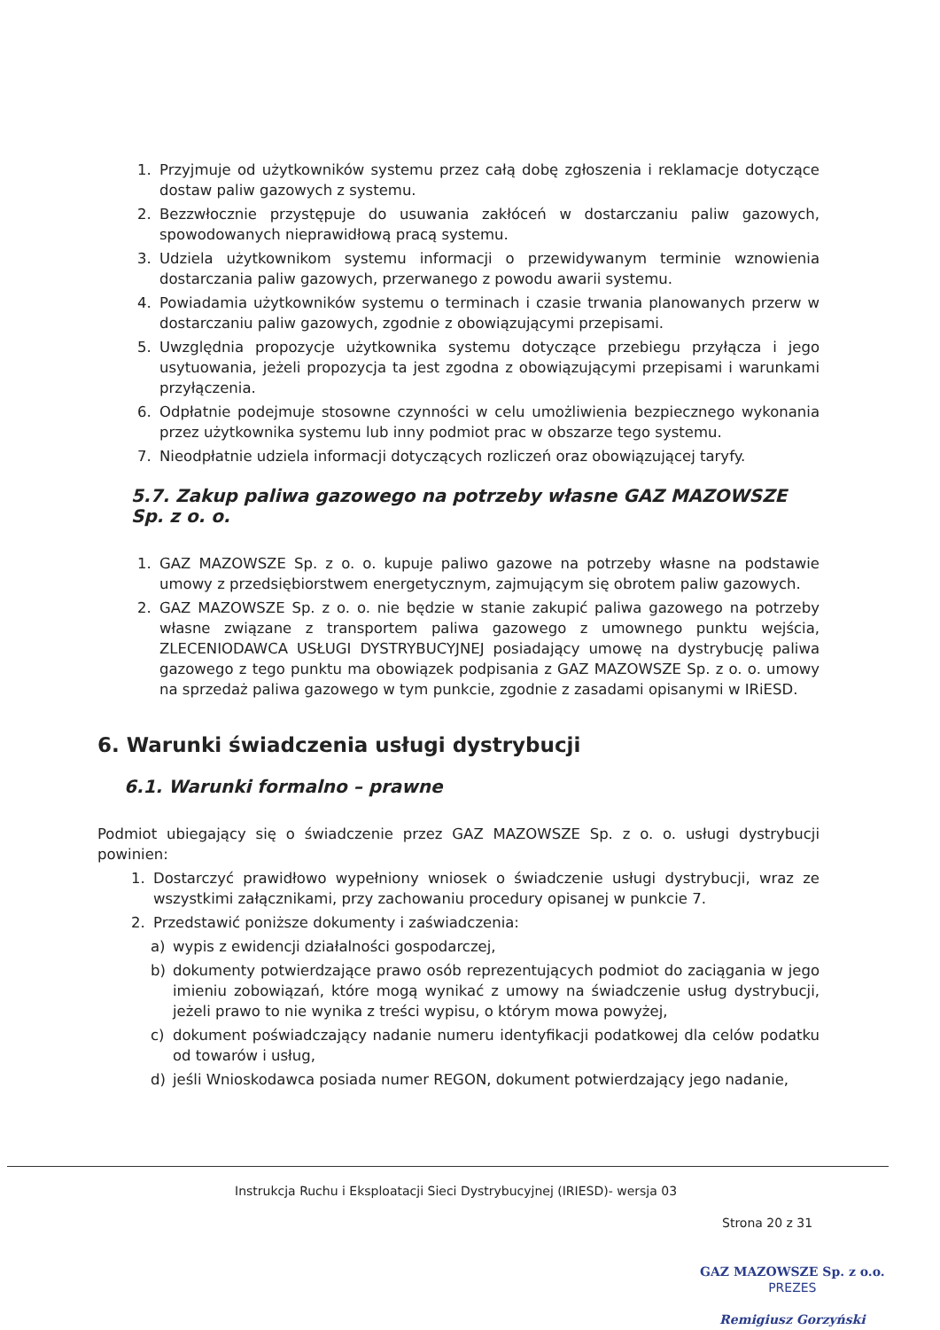1. Przyjmuje od użytkowników systemu przez całą dobę zgłoszenia i reklamacje dotyczące dostaw paliw gazowych z systemu.
2. Bezzwłocznie przystępuje do usuwania zakłóceń w dostarczaniu paliw gazowych, spowodowanych nieprawidłową pracą systemu.
3. Udziela użytkownikom systemu informacji o przewidywanym terminie wznowienia dostarczania paliw gazowych, przerwanego z powodu awarii systemu.
4. Powiadamia użytkowników systemu o terminach i czasie trwania planowanych przerw w dostarczaniu paliw gazowych, zgodnie z obowiązującymi przepisami.
5. Uwzględnia propozycje użytkownika systemu dotyczące przebiegu przyłącza i jego usytuowania, jeżeli propozycja ta jest zgodna z obowiązującymi przepisami i warunkami przyłączenia.
6. Odpłatnie podejmuje stosowne czynności w celu umożliwienia bezpiecznego wykonania przez użytkownika systemu lub inny podmiot prac w obszarze tego systemu.
7. Nieodpłatnie udziela informacji dotyczących rozliczeń oraz obowiązującej taryfy.
5.7. Zakup paliwa gazowego na potrzeby własne GAZ MAZOWSZE Sp. z o. o.
1. GAZ MAZOWSZE Sp. z o. o. kupuje paliwo gazowe na potrzeby własne na podstawie umowy z przedsiębiorstwem energetycznym, zajmującym się obrotem paliw gazowych.
2. GAZ MAZOWSZE Sp. z o. o. nie będzie w stanie zakupić paliwa gazowego na potrzeby własne związane z transportem paliwa gazowego z umownego punktu wejścia, ZLECENIODAWCA USŁUGI DYSTRYBUCYJNEJ posiadający umowę na dystrybucję paliwa gazowego z tego punktu ma obowiązek podpisania z GAZ MAZOWSZE Sp. z o. o. umowy na sprzedaż paliwa gazowego w tym punkcie, zgodnie z zasadami opisanymi w IRiESD.
6. Warunki świadczenia usługi dystrybucji
6.1. Warunki formalno – prawne
Podmiot ubiegający się o świadczenie przez GAZ MAZOWSZE Sp. z o. o. usługi dystrybucji powinien:
1. Dostarczyć prawidłowo wypełniony wniosek o świadczenie usługi dystrybucji, wraz ze wszystkimi załącznikami, przy zachowaniu procedury opisanej w punkcie 7.
2. Przedstawić poniższe dokumenty i zaświadczenia:
a) wypis z ewidencji działalności gospodarczej,
b) dokumenty potwierdzające prawo osób reprezentujących podmiot do zaciągania w jego imieniu zobowiązań, które mogą wynikać z umowy na świadczenie usług dystrybucji, jeżeli prawo to nie wynika z treści wypisu, o którym mowa powyżej,
c) dokument poświadczający nadanie numeru identyfikacji podatkowej dla celów podatku od towarów i usług,
d) jeśli Wnioskodawca posiada numer REGON, dokument potwierdzający jego nadanie,
Instrukcja Ruchu i Eksploatacji Sieci Dystrybucyjnej (IRIESD)- wersja 03
Strona 20 z 31
GAZ MAZOWSZE Sp. z o.o.
PREZES
Remigiusz Gorzyński